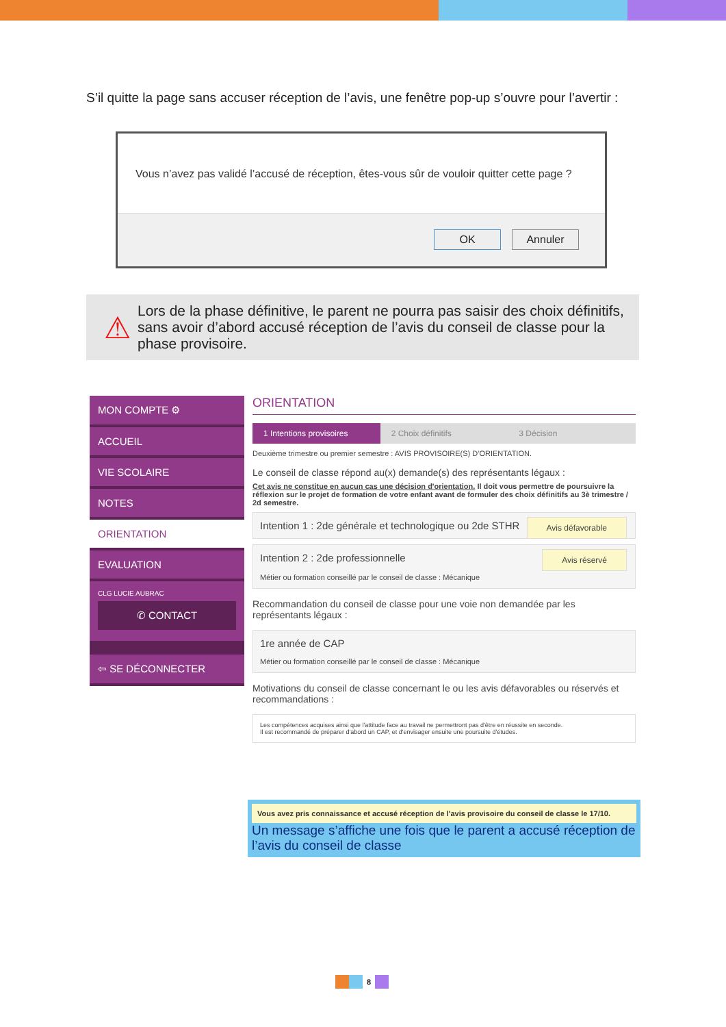S’il quitte la page sans accuser réception de l’avis, une fenêtre pop-up s’ouvre pour l’avertir :
Vous n’avez pas validé l’accusé de réception, êtes-vous sûr de vouloir quitter cette page ?
OK Annuler
⚠
Lors de la phase définitive, le parent ne pourra pas saisir des choix définitifs, sans avoir d’abord accusé réception de l’avis du conseil de classe pour la phase provisoire.
MON COMPTE ⚙
ACCUEIL
VIE SCOLAIRE
NOTES
ORIENTATION
EVALUATION
CLG LUCIE AUBRAC
✆ CONTACT
⇦ SE DÉCONNECTER
ORIENTATION
1 Intentions provisoires 2 Choix définitifs 3 Décision
Deuxième trimestre ou premier semestre : AVIS PROVISOIRE(S) D'ORIENTATION.
Le conseil de classe répond au(x) demande(s) des représentants légaux :
Cet avis ne constitue en aucun cas une décision d'orientation. Il doit vous permettre de poursuivre la réflexion sur le projet de formation de votre enfant avant de formuler des choix définitifs au 3è trimestre / 2d semestre.
Intention 1 : 2de générale et technologique ou 2de STHR Avis défavorable
Intention 2 : 2de professionnelle Avis réservé
Métier ou formation conseillé par le conseil de classe : Mécanique
Recommandation du conseil de classe pour une voie non demandée par les représentants légaux :
1re année de CAP
Métier ou formation conseillé par le conseil de classe : Mécanique
Motivations du conseil de classe concernant le ou les avis défavorables ou réservés et recommandations :
Les compétences acquises ainsi que l'attitude face au travail ne permettront pas d'être en réussite en seconde.
Il est recommandé de préparer d'abord un CAP, et d'envisager ensuite une poursuite d'études.
Vous avez pris connaissance et accusé réception de l'avis provisoire du conseil de classe le 17/10.
Un message s’affiche une fois que le parent a accusé réception de l’avis du conseil de classe
8